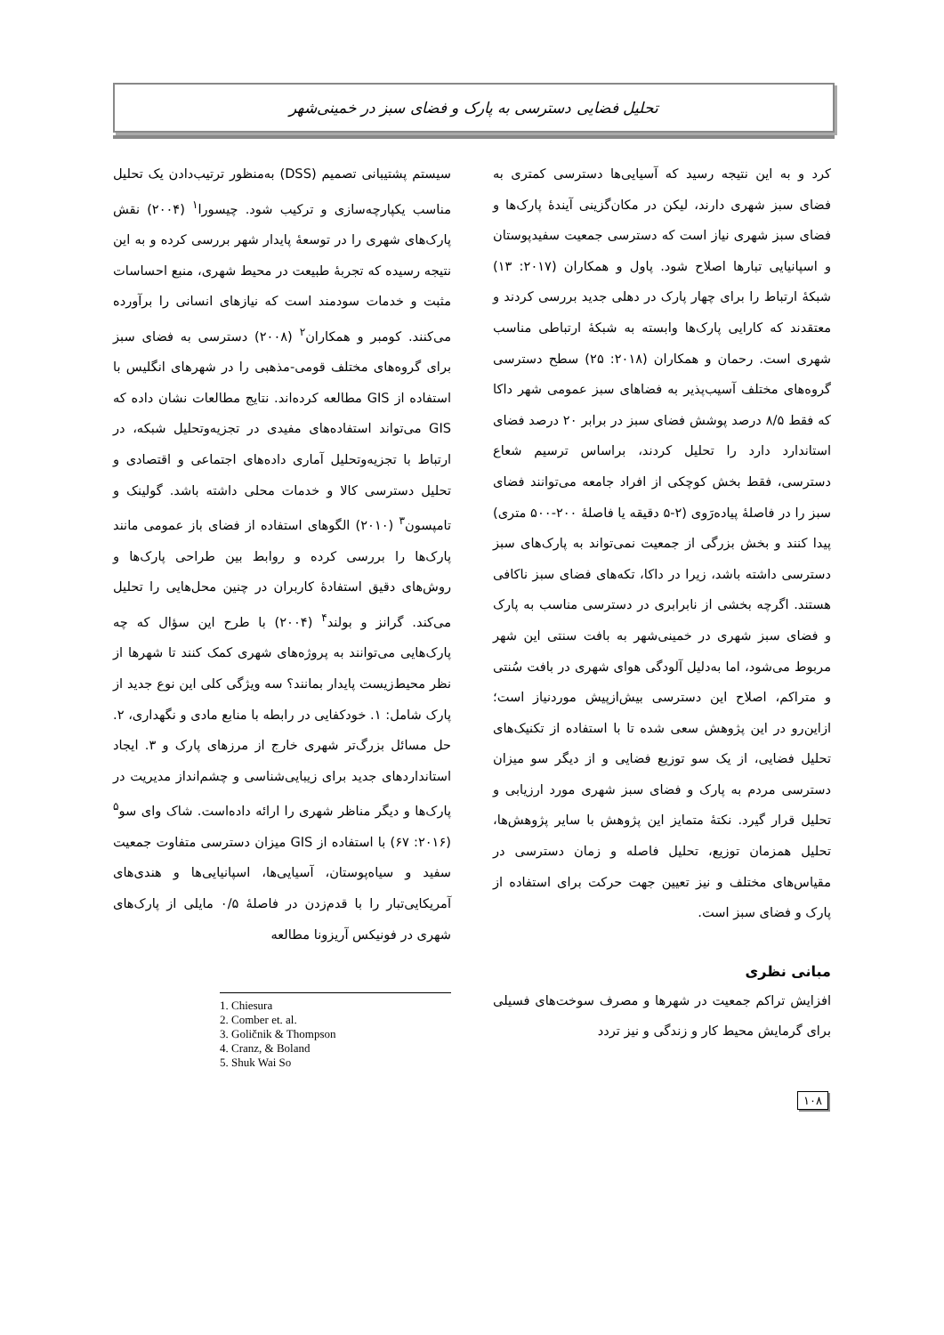تحلیل فضایی دسترسی به پارک و فضای سبز در خمینی‌شهر
سیستم پشتیبانی تصمیم (DSS) به‌منظور ترتیب‌دادن یک تحلیل مناسب یکپارچه‌سازی و ترکیب شود. چیسورا<sup>۱</sup> (۲۰۰۴) نقش پارک‌های شهری را در توسعهٔ پایدار شهر بررسی کرده و به این نتیجه رسیده که تجربهٔ طبیعت در محیط شهری، منبع احساسات مثبت و خدمات سودمند است که نیازهای انسانی را برآورده می‌کنند. کومبر و همکاران<sup>۲</sup> (۲۰۰۸) دسترسی به فضای سبز برای گروه‌های مختلف قومی-مذهبی را در شهرهای انگلیس با استفاده از GIS مطالعه کرده‌اند. نتایج مطالعات نشان داده که GIS می‌تواند استفاده‌های مفیدی در تجزیه‌وتحلیل شبکه، در ارتباط با تجزیه‌وتحلیل آماری داده‌های اجتماعی و اقتصادی و تحلیل دسترسی کالا و خدمات محلی داشته باشد. گولینک و تامپسون<sup>۳</sup> (۲۰۱۰) الگوهای استفاده از فضای باز عمومی مانند پارک‌ها را بررسی کرده و روابط بین طراحی پارک‌ها و روش‌های دقیق استفادهٔ کاربران در چنین محل‌هایی را تحلیل می‌کند. گرانز و بولند<sup>۴</sup> (۲۰۰۴) با طرح این سؤال که چه پارک‌هایی می‌توانند به پروژه‌های شهری کمک کنند تا شهرها از نظر محیط‌زیست پایدار بمانند؟ سه ویژگی کلی این نوع جدید از پارک شامل: ۱. خودکفایی در رابطه با منابع مادی و نگهداری، ۲. حل مسائل بزرگ‌تر شهری خارج از مرزهای پارک و ۳. ایجاد استانداردهای جدید برای زیبایی‌شناسی و چشم‌انداز مدیریت در پارک‌ها و دیگر مناظر شهری را ارائه داده‌است. شاک وای سو<sup>۵</sup> (۲۰۱۶: ۶۷) با استفاده از GIS میزان دسترسی متفاوت جمعیت سفید و سیاه‌پوستان، آسیایی‌ها، اسپانیایی‌ها و هندی‌های آمریکایی‌تبار را با قدم‌زدن در فاصلهٔ ۰/۵ مایلی از پارک‌های شهری در فونیکس آریزونا مطالعه
1. Chiesura
2. Comber et. al.
3. Goličnik & Thompson
4. Cranz, & Boland
5. Shuk Wai So
کرد و به این نتیجه رسید که آسیایی‌ها دسترسی کمتری به فضای سبز شهری دارند، لیکن در مکان‌گزینی آیندهٔ پارک‌ها و فضای سبز شهری نیاز است که دسترسی جمعیت سفیدپوستان و اسپانیایی تبارها اصلاح شود. پاول و همکاران (۲۰۱۷: ۱۳) شبکهٔ ارتباط را برای چهار پارک در دهلی جدید بررسی کردند و معتقدند که کارایی پارک‌ها وابسته به شبکهٔ ارتباطی مناسب شهری است. رحمان و همکاران (۲۰۱۸: ۲۵) سطح دسترسی گروه‌های مختلف آسیب‌پذیر به فضاهای سبز عمومی شهر داکا که فقط ۸/۵ درصد پوشش فضای سبز در برابر ۲۰ درصد فضای استاندارد دارد را تحلیل کردند، براساس ترسیم شعاع دسترسی، فقط بخش کوچکی از افراد جامعه می‌توانند فضای سبز را در فاصلهٔ پیاده‌رَوی (۲-۵ دقیقه یا فاصلهٔ ۲۰۰-۵۰۰ متری) پیدا کنند و بخش بزرگی از جمعیت نمی‌تواند به پارک‌های سبز دسترسی داشته باشد، زیرا در داکا، تکه‌های فضای سبز ناکافی هستند. اگرچه بخشی از نابرابری در دسترسی مناسب به پارک و فضای سبز شهری در خمینی‌شهر به بافت سنتی این شهر مربوط می‌شود، اما به‌دلیل آلودگی هوای شهری در بافت سُنتی و متراکم، اصلاح این دسترسی بیش‌ازپیش موردنیاز است؛ ازاین‌رو در این پژوهش سعی شده تا با استفاده از تکنیک‌های تحلیل فضایی، از یک سو توزیع فضایی و از دیگر سو میزان دسترسی مردم به پارک و فضای سبز شهری مورد ارزیابی و تحلیل قرار گیرد. نکتهٔ متمایز این پژوهش با سایر پژوهش‌ها، تحلیل همزمان توزیع، تحلیل فاصله و زمان دسترسی در مقیاس‌های مختلف و نیز تعیین جهت حرکت برای استفاده از پارک و فضای سبز است.
مبانی نظری
افزایش تراکم جمعیت در شهرها و مصرف سوخت‌های فسیلی برای گرمایش محیط کار و زندگی و نیز تردد
۱۰۸